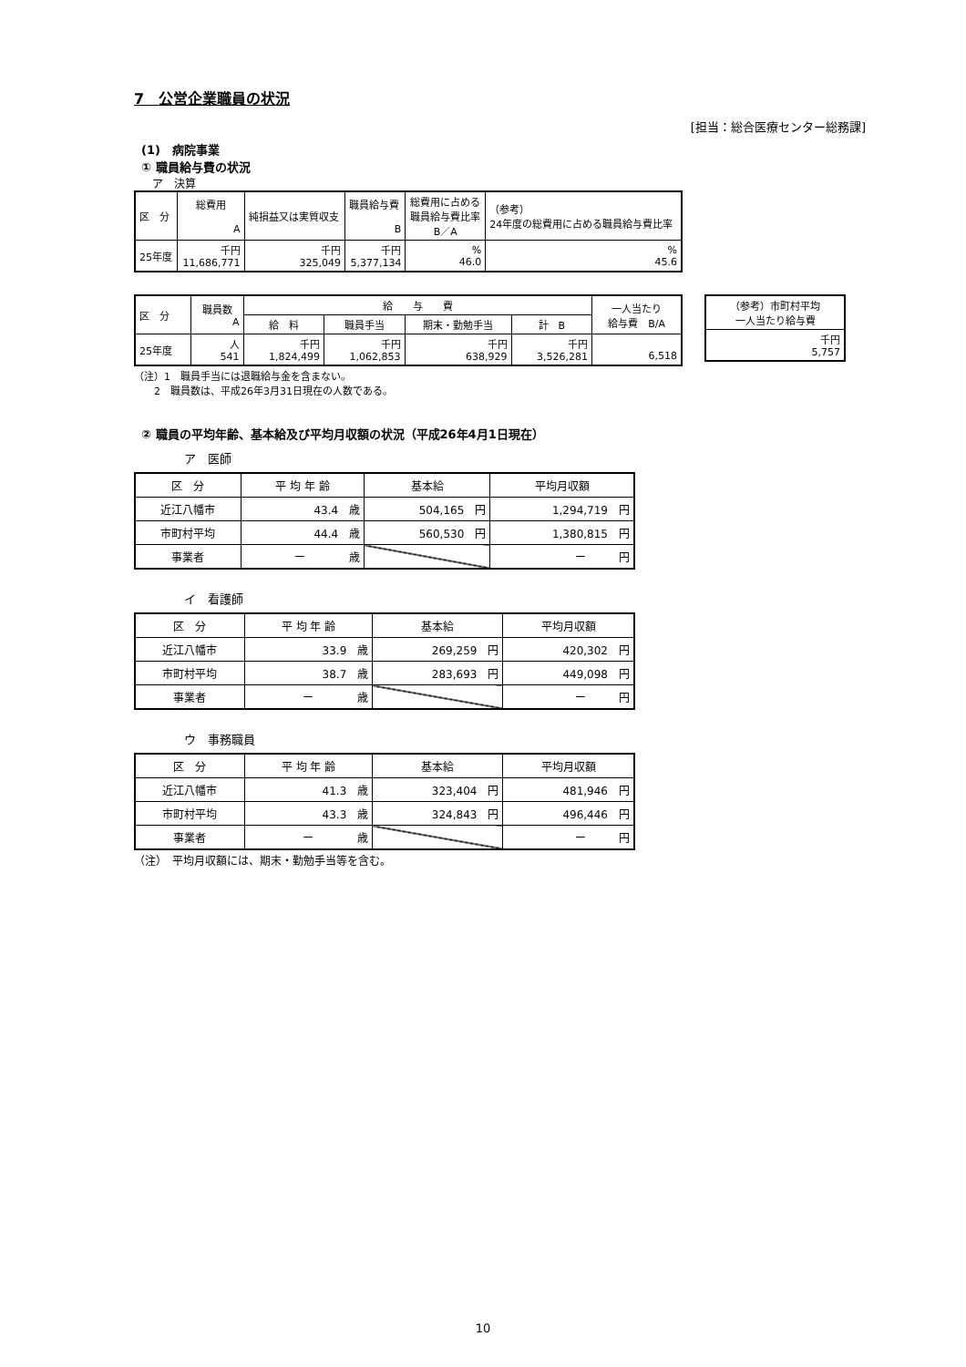7　公営企業職員の状況
[担当：総合医療センター総務課]
(1)　病院事業
① 職員給与費の状況
ア　決算
| 区 分 | 総費用 A | 純損益又は実質収支 | 職員給与費 B | 総費用に占める 職員給与費比率 B／A | （参考） 24年度の総費用に占める職員給与費比率 |
| 25年度 | 千円 11,686,771 | 千円 325,049 | 千円 5,377,134 | % 46.0 | % 45.6 |
| 区 分 | 職員数 A | 給 与 費 | | | | 一人当たり 給与費 B/A |
| | | 給 料 | 職員手当 | 期末・勤勉手当 | 計 B | |
| 25年度 | 人 541 | 千円 1,824,499 | 千円 1,062,853 | 千円 638,929 | 千円 3,526,281 | 6,518 |
| （参考）市町村平均 一人当たり給与費 |
| 千円 5,757 |
（注）1　職員手当には退職給与金を含まない。
　　2　職員数は、平成26年3月31日現在の人数である。
② 職員の平均年齢、基本給及び平均月収額の状況（平成26年4月1日現在）
ア　医師
| 区 分 | 平 均 年 齢 | 基本給 | 平均月収額 |
| 近江八幡市 | 43.4 歳 | 504,165 円 | 1,294,719 円 |
| 市町村平均 | 44.4 歳 | 560,530 円 | 1,380,815 円 |
| 事業者 | ー 歳 | | ー 円 |
イ　看護師
| 区 分 | 平 均 年 齢 | 基本給 | 平均月収額 |
| 近江八幡市 | 33.9 歳 | 269,259 円 | 420,302 円 |
| 市町村平均 | 38.7 歳 | 283,693 円 | 449,098 円 |
| 事業者 | ー 歳 | | ー 円 |
ウ　事務職員
| 区 分 | 平 均 年 齢 | 基本給 | 平均月収額 |
| 近江八幡市 | 41.3 歳 | 323,404 円 | 481,946 円 |
| 市町村平均 | 43.3 歳 | 324,843 円 | 496,446 円 |
| 事業者 | ー 歳 | | ー 円 |
（注）　平均月収額には、期末・勤勉手当等を含む。
10